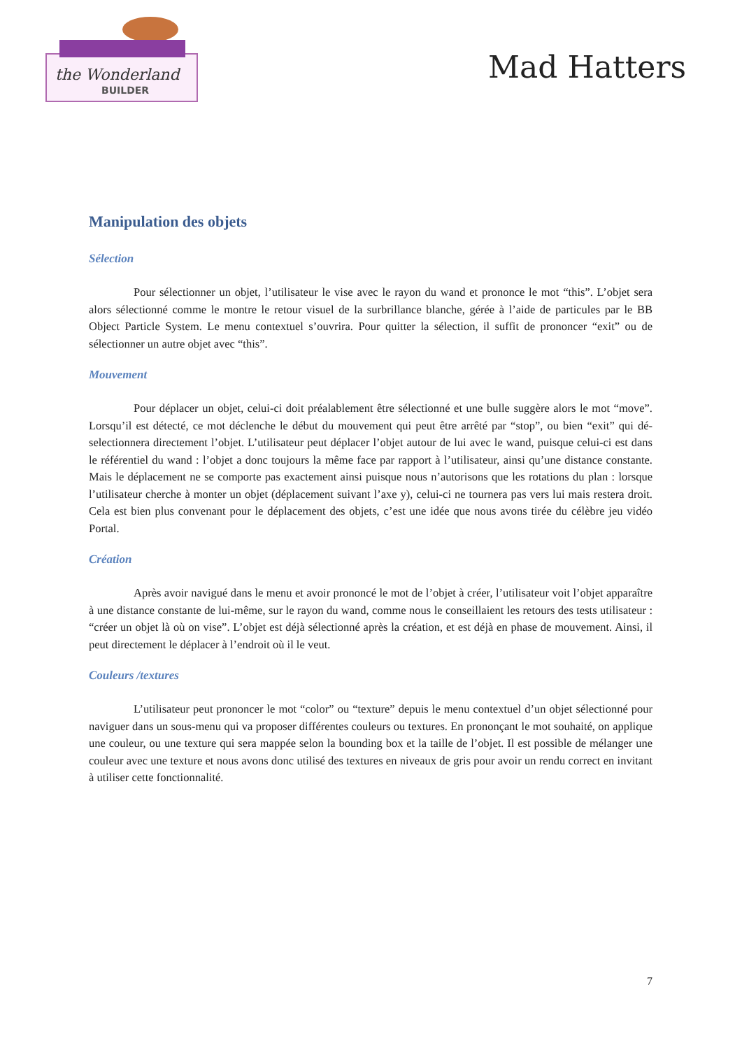the Wonderland
BUILDER
Mad Hatters
Manipulation des objets
Sélection
Pour sélectionner un objet, l’utilisateur le vise avec le rayon du wand et prononce le mot “this”. L’objet sera alors sélectionné comme le montre le retour visuel de la surbrillance blanche, gérée à l’aide de particules par le BB Object Particle System. Le menu contextuel s’ouvrira. Pour quitter la sélection, il suffit de prononcer “exit” ou de sélectionner un autre objet avec “this”.
Mouvement
Pour déplacer un objet, celui-ci doit préalablement être sélectionné et une bulle suggère alors le mot “move”. Lorsqu’il est détecté, ce mot déclenche le début du mouvement qui peut être arrêté par “stop”, ou bien “exit” qui dé-selectionnera directement l’objet. L’utilisateur peut déplacer l’objet autour de lui avec le wand, puisque celui-ci est dans le référentiel du wand : l’objet a donc toujours la même face par rapport à l’utilisateur, ainsi qu’une distance constante. Mais le déplacement ne se comporte pas exactement ainsi puisque nous n’autorisons que les rotations du plan : lorsque l’utilisateur cherche à monter un objet (déplacement suivant l’axe y), celui-ci ne tournera pas vers lui mais restera droit. Cela est bien plus convenant pour le déplacement des objets, c’est une idée que nous avons tirée du célèbre jeu vidéo Portal.
Création
Après avoir navigué dans le menu et avoir prononcé le mot de l’objet à créer, l’utilisateur voit l’objet apparaître à une distance constante de lui-même, sur le rayon du wand, comme nous le conseillaient les retours des tests utilisateur : “créer un objet là où on vise”. L’objet est déjà sélectionné après la création, et est déjà en phase de mouvement. Ainsi, il peut directement le déplacer à l’endroit où il le veut.
Couleurs /textures
L’utilisateur peut prononcer le mot “color” ou “texture” depuis le menu contextuel d’un objet sélectionné pour naviguer dans un sous-menu qui va proposer différentes couleurs ou textures. En prononçant le mot souhaité, on applique une couleur, ou une texture qui sera mappée selon la bounding box et la taille de l’objet. Il est possible de mélanger une couleur avec une texture et nous avons donc utilisé des textures en niveaux de gris pour avoir un rendu correct en invitant à utiliser cette fonctionnalité.
7